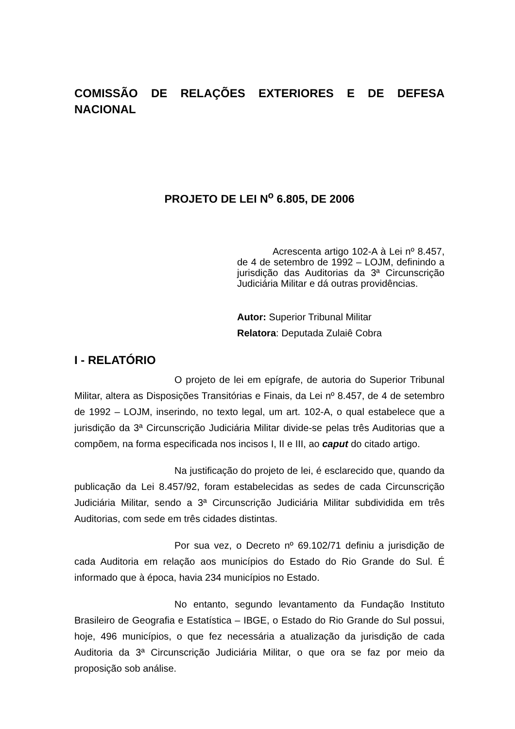COMISSÃO DE RELAÇÕES EXTERIORES E DE DEFESA NACIONAL
PROJETO DE LEI N<sup>o</sup> 6.805, DE 2006
Acrescenta artigo 102-A à Lei nº 8.457, de 4 de setembro de 1992 – LOJM, definindo a jurisdição das Auditorias da 3ª Circunscrição Judiciária Militar e dá outras providências.
Autor: Superior Tribunal Militar
Relatora: Deputada Zulaiê Cobra
I - RELATÓRIO
O projeto de lei em epígrafe, de autoria do Superior Tribunal Militar, altera as Disposições Transitórias e Finais, da Lei nº 8.457, de 4 de setembro de 1992 – LOJM, inserindo, no texto legal, um art. 102-A, o qual estabelece que a jurisdição da 3ª Circunscrição Judiciária Militar divide-se pelas três Auditorias que a compõem, na forma especificada nos incisos I, II e III, ao caput do citado artigo.
Na justificação do projeto de lei, é esclarecido que, quando da publicação da Lei 8.457/92, foram estabelecidas as sedes de cada Circunscrição Judiciária Militar, sendo a 3ª Circunscrição Judiciária Militar subdividida em três Auditorias, com sede em três cidades distintas.
Por sua vez, o Decreto nº 69.102/71 definiu a jurisdição de cada Auditoria em relação aos municípios do Estado do Rio Grande do Sul. É informado que à época, havia 234 municípios no Estado.
No entanto, segundo levantamento da Fundação Instituto Brasileiro de Geografia e Estatística – IBGE, o Estado do Rio Grande do Sul possui, hoje, 496 municípios, o que fez necessária a atualização da jurisdição de cada Auditoria da 3ª Circunscrição Judiciária Militar, o que ora se faz por meio da proposição sob análise.